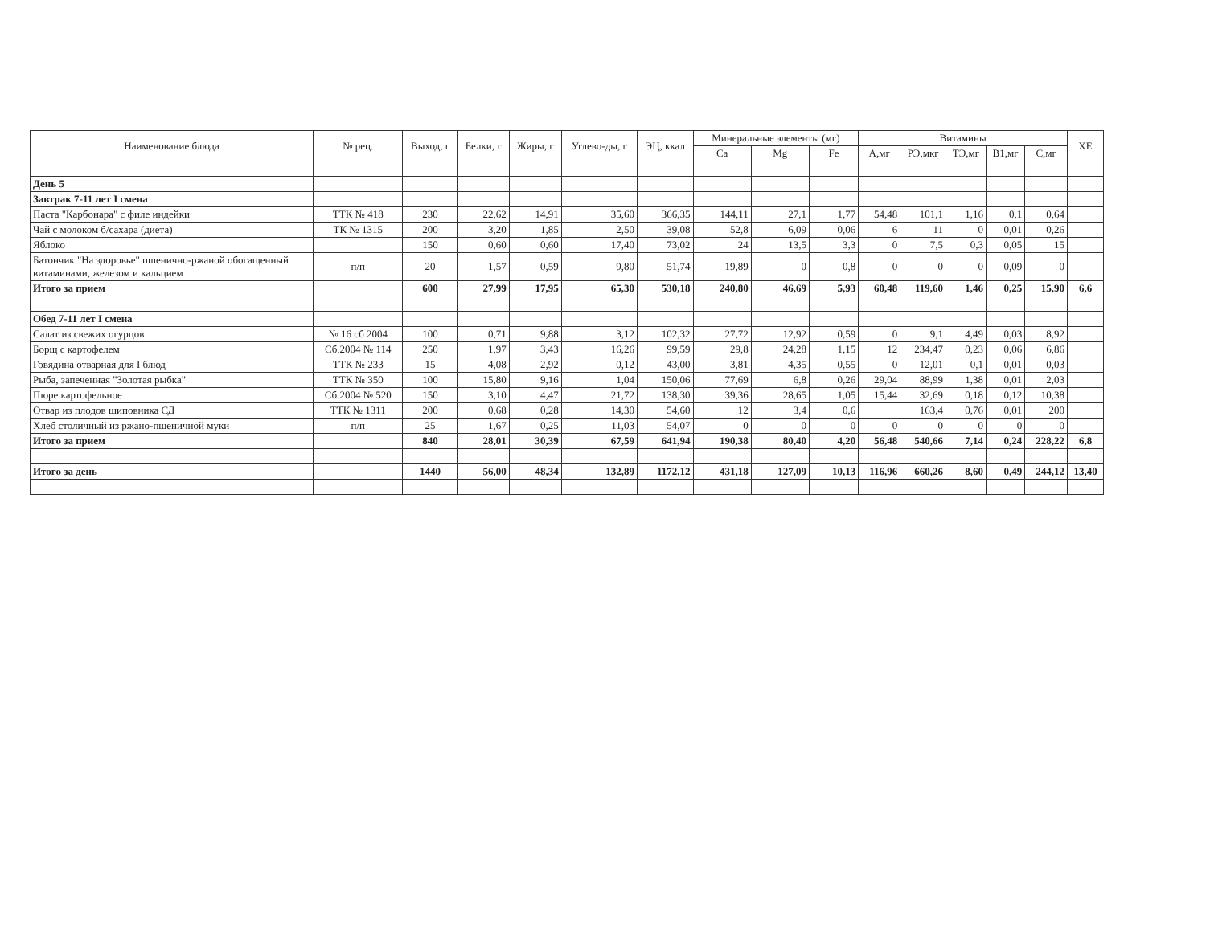| Наименование блюда | № рец. | Выход, г | Белки, г | Жиры, г | Углево-ды, г | ЭЦ, ккал | Минеральные элементы (мг) | | | Витамины | | | | | ХЕ |
| --- | --- | --- | --- | --- | --- | --- | --- | --- | --- | --- | --- | --- | --- | --- | --- |
| | | | | | | | Ca | Mg | Fe | А,мг | РЭ,мкг | ТЭ,мг | В1,мг | С,мг | |
| День 5 | | | | | | | | | | | | | | | |
| Завтрак 7-11 лет I смена | | | | | | | | | | | | | | | |
| Паста "Карбонара" с филе индейки | ТТК № 418 | 230 | 22,62 | 14,91 | 35,60 | 366,35 | 144,11 | 27,1 | 1,77 | 54,48 | 101,1 | 1,16 | 0,1 | 0,64 | |
| Чай с молоком б/сахара (диета) | ТК № 1315 | 200 | 3,20 | 1,85 | 2,50 | 39,08 | 52,8 | 6,09 | 0,06 | 6 | 11 | 0 | 0,01 | 0,26 | |
| Яблоко | | 150 | 0,60 | 0,60 | 17,40 | 73,02 | 24 | 13,5 | 3,3 | 0 | 7,5 | 0,3 | 0,05 | 15 | |
| Батончик "На здоровье" пшенично-ржаной обогащенный витаминами, железом и кальцием | п/п | 20 | 1,57 | 0,59 | 9,80 | 51,74 | 19,89 | 0 | 0,8 | 0 | 0 | 0 | 0,09 | 0 | |
| Итого за прием | | 600 | 27,99 | 17,95 | 65,30 | 530,18 | 240,80 | 46,69 | 5,93 | 60,48 | 119,60 | 1,46 | 0,25 | 15,90 | 6,6 |
| Обед 7-11 лет I смена | | | | | | | | | | | | | | | |
| Салат из свежих огурцов | № 16 сб 2004 | 100 | 0,71 | 9,88 | 3,12 | 102,32 | 27,72 | 12,92 | 0,59 | 0 | 9,1 | 4,49 | 0,03 | 8,92 | |
| Борщ с картофелем | Сб.2004 № 114 | 250 | 1,97 | 3,43 | 16,26 | 99,59 | 29,8 | 24,28 | 1,15 | 12 | 234,47 | 0,23 | 0,06 | 6,86 | |
| Говядина отварная для I блюд | ТТК № 233 | 15 | 4,08 | 2,92 | 0,12 | 43,00 | 3,81 | 4,35 | 0,55 | 0 | 12,01 | 0,1 | 0,01 | 0,03 | |
| Рыба, запеченная "Золотая рыбка" | ТТК № 350 | 100 | 15,80 | 9,16 | 1,04 | 150,06 | 77,69 | 6,8 | 0,26 | 29,04 | 88,99 | 1,38 | 0,01 | 2,03 | |
| Пюре картофельное | Сб.2004 № 520 | 150 | 3,10 | 4,47 | 21,72 | 138,30 | 39,36 | 28,65 | 1,05 | 15,44 | 32,69 | 0,18 | 0,12 | 10,38 | |
| Отвар из плодов шиповника СД | ТТК № 1311 | 200 | 0,68 | 0,28 | 14,30 | 54,60 | 12 | 3,4 | 0,6 | | 163,4 | 0,76 | 0,01 | 200 | |
| Хлеб столичный из ржано-пшеничной муки | п/п | 25 | 1,67 | 0,25 | 11,03 | 54,07 | 0 | 0 | 0 | 0 | 0 | 0 | 0 | 0 | |
| Итого за прием | | 840 | 28,01 | 30,39 | 67,59 | 641,94 | 190,38 | 80,40 | 4,20 | 56,48 | 540,66 | 7,14 | 0,24 | 228,22 | 6,8 |
| Итого за день | | 1440 | 56,00 | 48,34 | 132,89 | 1172,12 | 431,18 | 127,09 | 10,13 | 116,96 | 660,26 | 8,60 | 0,49 | 244,12 | 13,40 |